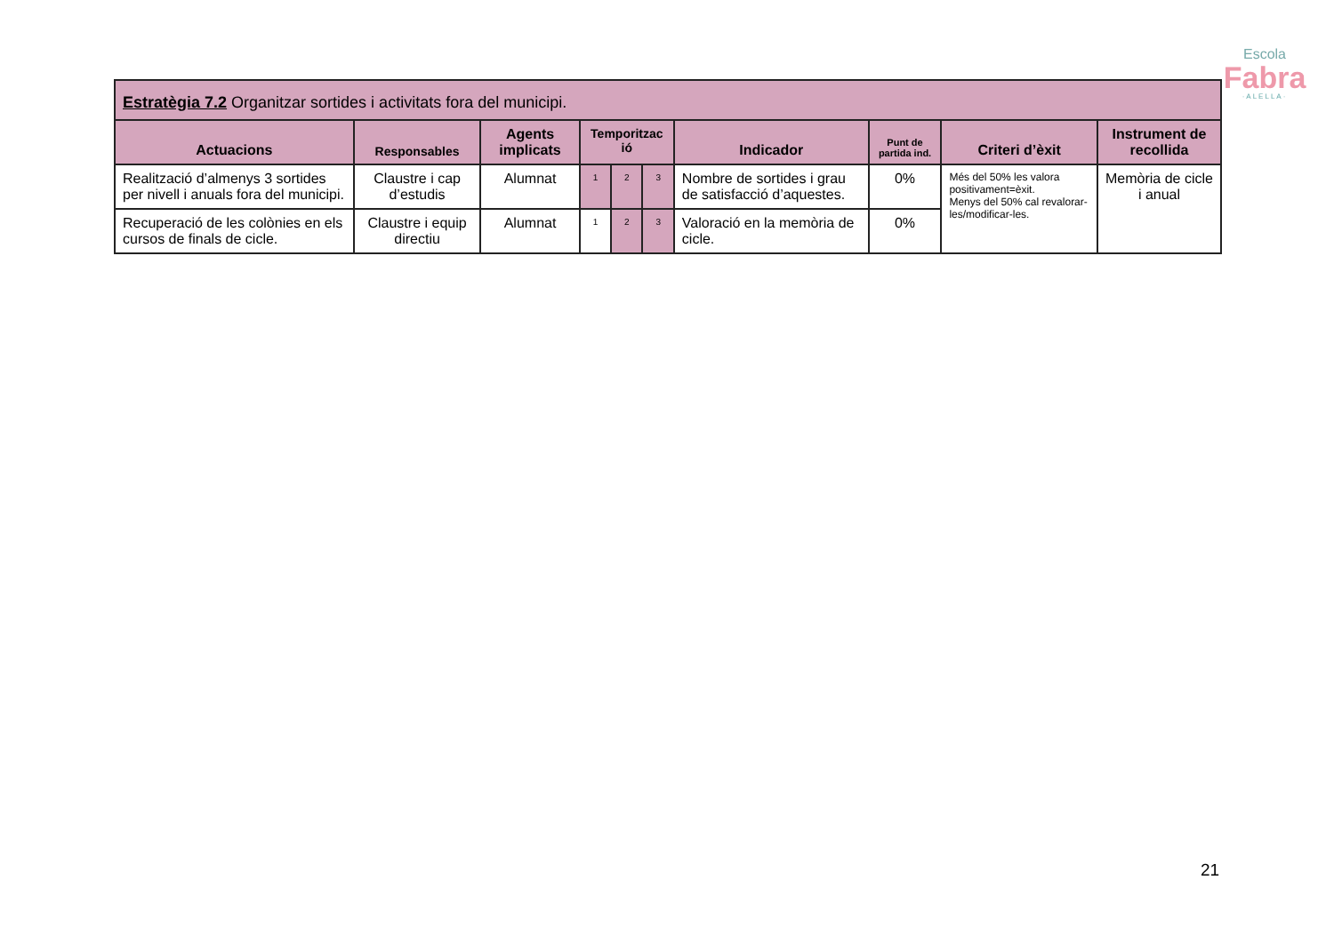Escola
Fabra
·ALELLA·
| Estratègia 7.2 Organitzar sortides i activitats fora del municipi. | | | | | | | | | |
| Actuacions | Responsables | Agents implicats | Temporitzac ió | | | Indicador | Punt de partida ind. | Criteri d’èxit | Instrument de recollida |
| Realització d’almenys 3 sortides per nivell i anuals fora del municipi. | Claustre i cap d’estudis | Alumnat | 1 | 2 | 3 | Nombre de sortides i grau de satisfacció d’aquestes. | 0% | Més del 50% les valora positivament=èxit. Menys del 50% cal revalorar-les/modificar-les. | Memòria de cicle i anual |
| Recuperació de les colònies en els cursos de finals de cicle. | Claustre i equip directiu | Alumnat | 1 | 2 | 3 | Valoració en la memòria de cicle. | 0% | | |
21